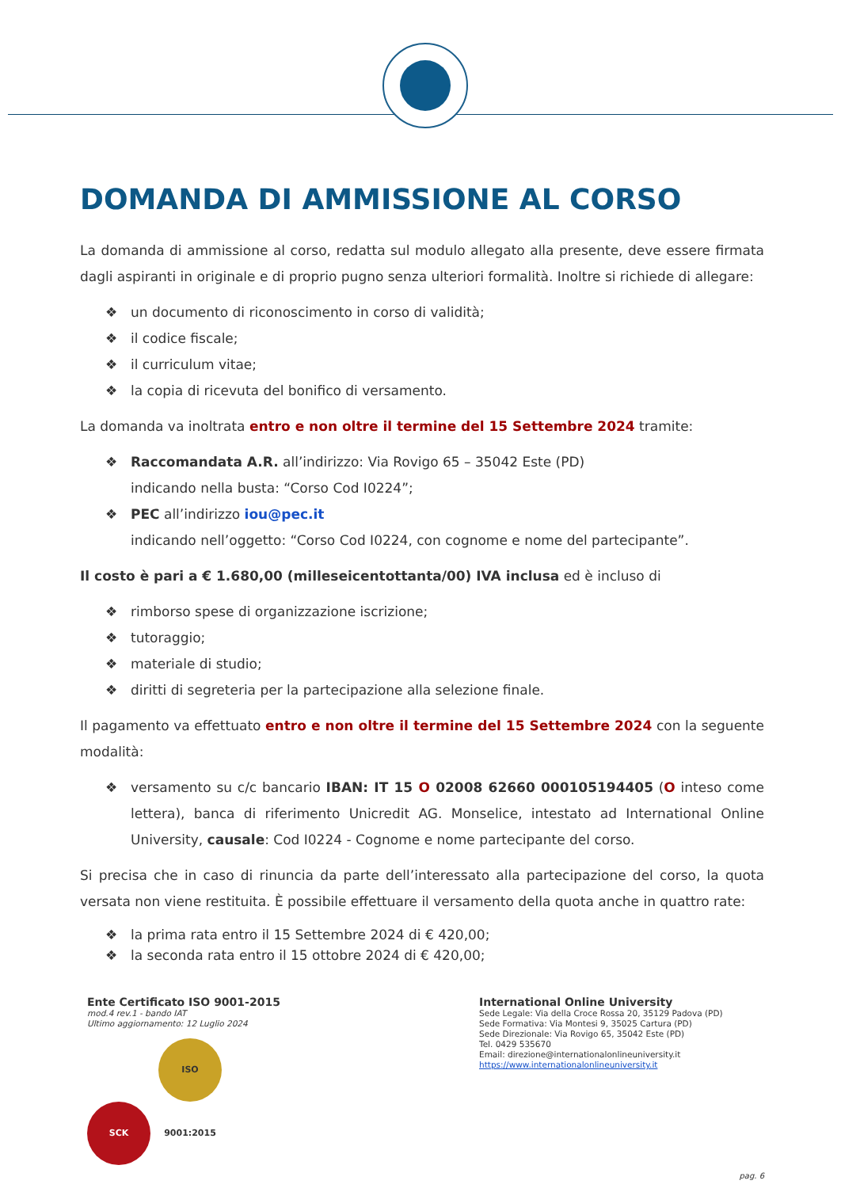DOMANDA DI AMMISSIONE AL CORSO
La domanda di ammissione al corso, redatta sul modulo allegato alla presente, deve essere firmata dagli aspiranti in originale e di proprio pugno senza ulteriori formalità. Inoltre si richiede di allegare:
❖ un documento di riconoscimento in corso di validità;
❖ il codice fiscale;
❖ il curriculum vitae;
❖ la copia di ricevuta del bonifico di versamento.
La domanda va inoltrata entro e non oltre il termine del 15 Settembre 2024 tramite:
❖ Raccomandata A.R. all’indirizzo: Via Rovigo 65 – 35042 Este (PD)
indicando nella busta: “Corso Cod I0224”;
❖ PEC all’indirizzo iou@pec.it
indicando nell’oggetto: “Corso Cod I0224, con cognome e nome del partecipante”.
Il costo è pari a € 1.680,00 (milleseicentottanta/00) IVA inclusa ed è incluso di
❖ rimborso spese di organizzazione iscrizione;
❖ tutoraggio;
❖ materiale di studio;
❖ diritti di segreteria per la partecipazione alla selezione finale.
Il pagamento va effettuato entro e non oltre il termine del 15 Settembre 2024 con la seguente modalità:
❖ versamento su c/c bancario IBAN: IT 15 O 02008 62660 000105194405 (O inteso come lettera), banca di riferimento Unicredit AG. Monselice, intestato ad International Online University, causale: Cod I0224 - Cognome e nome partecipante del corso.
Si precisa che in caso di rinuncia da parte dell’interessato alla partecipazione del corso, la quota versata non viene restituita. È possibile effettuare il versamento della quota anche in quattro rate:
❖ la prima rata entro il 15 Settembre 2024 di € 420,00;
❖ la seconda rata entro il 15 ottobre 2024 di € 420,00;
Ente Certificato ISO 9001-2015
mod.4 rev.1 - bando IAT
Ultimo aggiornamento: 12 Luglio 2024
SCK ISO 9001:2015
International Online University
Sede Legale: Via della Croce Rossa 20, 35129 Padova (PD)
Sede Formativa: Via Montesi 9, 35025 Cartura (PD)
Sede Direzionale: Via Rovigo 65, 35042 Este (PD)
Tel. 0429 535670
Email: direzione@internationalonlineuniversity.it
https://www.internationalonlineuniversity.it
pag. 6